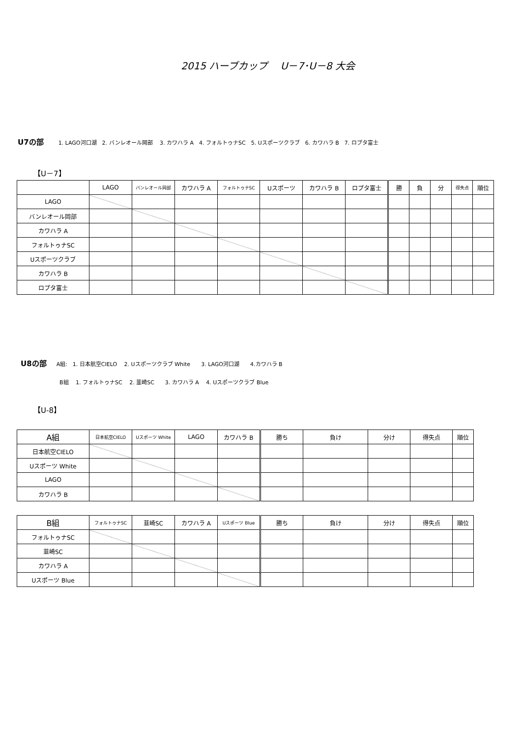2015 ハーブカップ　 U－7･U－8 大会
U7の部 1. LAGO河口湖　2. バンレオール岡部　 3. カワハラ A　4. フォルトゥナSC　5. Uスポーツクラブ　6. カワハラ B　7. ロプタ富士
【U－7】
| | LAGO | バンレオール岡部 | カワハラ A | フォルトゥナSC | Uスポーツ | カワハラ B | ロプタ富士 | 勝 | 負 | 分 | 得失点 | 順位 |
| --- | --- | --- | --- | --- | --- | --- | --- | --- | --- | --- | --- | --- |
| LAGO | | | | | | | | | | | | |
| バンレオール岡部 | | | | | | | | | | | | |
| カワハラ A | | | | | | | | | | | | |
| フォルトゥナSC | | | | | | | | | | | | |
| Uスポーツクラブ | | | | | | | | | | | | |
| カワハラ B | | | | | | | | | | | | |
| ロプタ富士 | | | | | | | | | | | | |
U8の部 A組:　1. 日本航空CIELO　 2. Uスポーツクラブ White　　3. LAGO河口湖　　4.カワハラ B
B組　 1. フォルトゥナSC　 2. 韮崎SC　　3. カワハラ A　 4. Uスポーツクラブ Blue
【U-8】
| A組 | 日本航空CIELO | Uスポーツ White | LAGO | カワハラ B | 勝ち | 負け | 分け | 得失点 | 順位 |
| --- | --- | --- | --- | --- | --- | --- | --- | --- | --- |
| 日本航空CIELO | | | | | | | | | |
| Uスポーツ White | | | | | | | | | |
| LAGO | | | | | | | | | |
| カワハラ B | | | | | | | | | |
| B組 | フォルトゥナSC | 韮崎SC | カワハラ A | Uスポーツ Blue | 勝ち | 負け | 分け | 得失点 | 順位 |
| --- | --- | --- | --- | --- | --- | --- | --- | --- | --- |
| フォルトゥナSC | | | | | | | | | |
| 韮崎SC | | | | | | | | | |
| カワハラ A | | | | | | | | | |
| Uスポーツ Blue | | | | | | | | | |